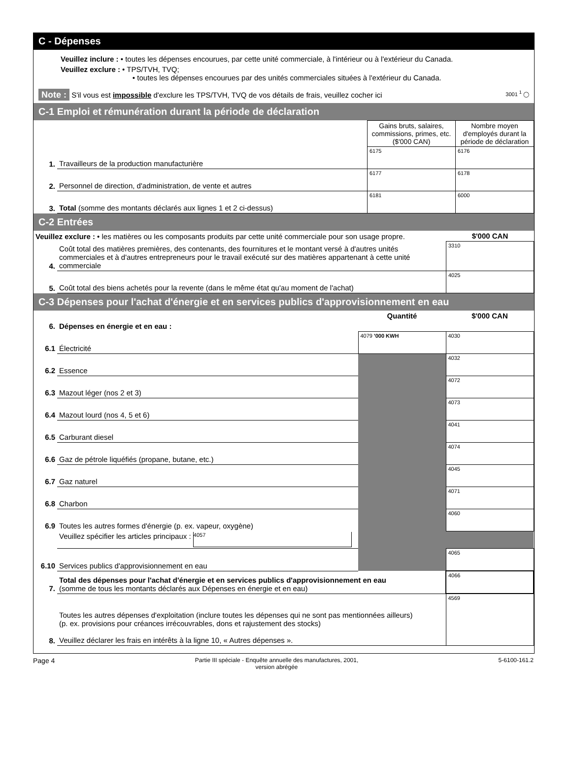C - Dépenses
Veuillez inclure : • toutes les dépenses encourues, par cette unité commerciale, à l'intérieur ou à l'extérieur du Canada.
Veuillez exclure : • TPS/TVH, TVQ;
• toutes les dépenses encourues par des unités commerciales situées à l'extérieur du Canada.
Note : S'il vous est impossible d'exclure les TPS/TVH, TVQ de vos détails de frais, veuillez cocher ici 3001 <sup>1</sup> ◯
C-1 Emploi et rémunération durant la période de déclaration
| | | Gains bruts, salaires, commissions, primes, etc. ($'000 CAN) | Nombre moyen d'employés durant la période de déclaration |
| 1. | Travailleurs de la production manufacturière | 6175 | 6176 |
| 2. | Personnel de direction, d'administration, de vente et autres | 6177 | 6178 |
| 3. | Total (somme des montants déclarés aux lignes 1 et 2 ci-dessus) | 6181 | 6000 |
C-2 Entrées
| Veuillez exclure : • les matières ou les composants produits par cette unité commerciale pour son usage propre. | | $'000 CAN |
| 4. | Coût total des matières premières, des contenants, des fournitures et le montant versé à d'autres unités commerciales et à d'autres entrepreneurs pour le travail exécuté sur des matières appartenant à cette unité commerciale | 3310 |
| 5. | Coût total des biens achetés pour la revente (dans le même état qu'au moment de l'achat) | 4025 |
C-3 Dépenses pour l'achat d'énergie et en services publics d'approvisionnement en eau
| | | Quantité | $'000 CAN |
| 6. | Dépenses en énergie et en eau : | | |
| 6.1 | Électricité | 4079 '000 KWH | 4030 |
| 6.2 | Essence | | 4032 |
| 6.3 | Mazout léger (nos 2 et 3) | | 4072 |
| 6.4 | Mazout lourd (nos 4, 5 et 6) | | 4073 |
| 6.5 | Carburant diesel | | 4041 |
| 6.6 | Gaz de pétrole liquéfiés (propane, butane, etc.) | | 4074 |
| 6.7 | Gaz naturel | | 4045 |
| 6.8 | Charbon | | 4071 |
| 6.9 | Toutes les autres formes d'énergie (p. ex. vapeur, oxygène) | | 4060 |
| | Veuillez spécifier les articles principaux : 4057 | | |
| 6.10 | Services publics d'approvisionnement en eau | | 4065 |
| 7. | Total des dépenses pour l'achat d'énergie et en services publics d'approvisionnement en eau (somme de tous les montants déclarés aux Dépenses en énergie et en eau) | | 4066 |
| 8. | Toutes les autres dépenses d'exploitation (inclure toutes les dépenses qui ne sont pas mentionnées ailleurs) (p. ex. provisions pour créances irrécouvrables, dons et rajustement des stocks) Veuillez déclarer les frais en intérêts à la ligne 10, « Autres dépenses ». | | 4569 |
Page 4 Partie III spéciale - Enquête annuelle des manufactures, 2001,
version abrégée 5-6100-161.2